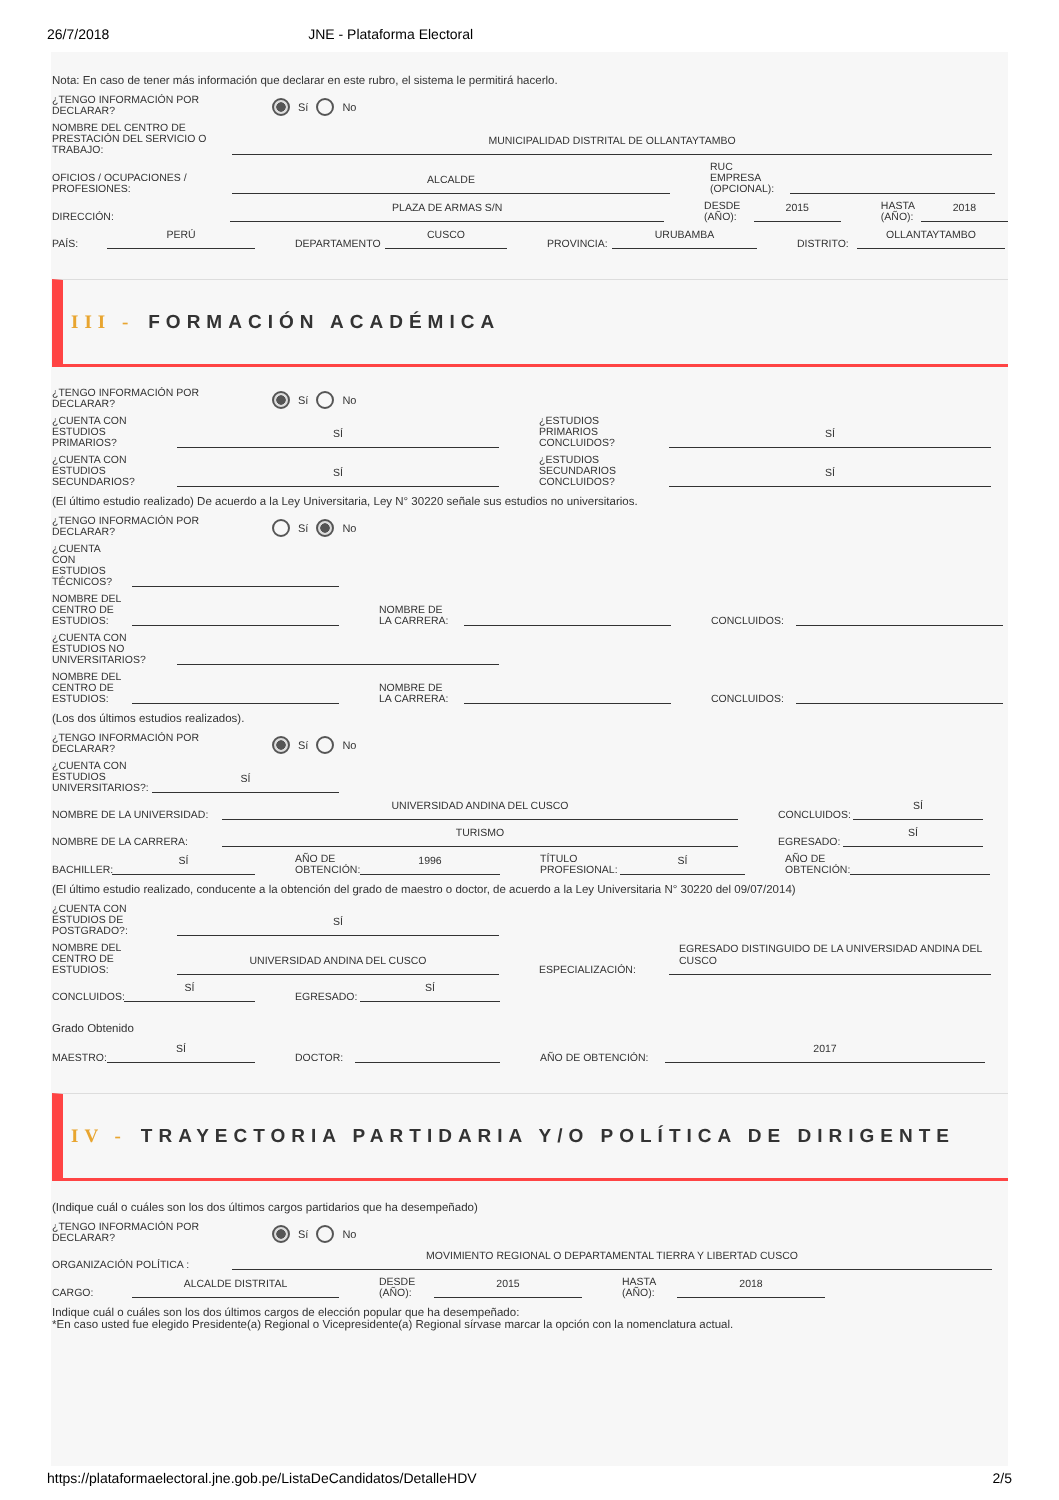26/7/2018 JNE - Plataforma Electoral
Nota: En caso de tener más información que declarar en este rubro, el sistema le permitirá hacerlo.
¿TENGO INFORMACIÓN POR DECLARAR? Sí No
NOMBRE DEL CENTRO DE PRESTACIÓN DEL SERVICIO O TRABAJO: MUNICIPALIDAD DISTRITAL DE OLLANTAYTAMBO
OFICIOS / OCUPACIONES / PROFESIONES: ALCALDE RUC EMPRESA (OPCIONAL):
DIRECCIÓN: PLAZA DE ARMAS S/N DESDE (AÑO): 2015 HASTA (AÑO): 2018
PAÍS: PERÚ DEPARTAMENTO CUSCO PROVINCIA: URUBAMBA DISTRITO: OLLANTAYTAMBO
III - FORMACIÓN ACADÉMICA
¿TENGO INFORMACIÓN POR DECLARAR? Sí No
¿CUENTA CON ESTUDIOS PRIMARIOS? SÍ ¿ESTUDIOS PRIMARIOS CONCLUIDOS? SÍ
¿CUENTA CON ESTUDIOS SECUNDARIOS? SÍ ¿ESTUDIOS SECUNDARIOS CONCLUIDOS? SÍ
(El último estudio realizado) De acuerdo a la Ley Universitaria, Ley N° 30220 señale sus estudios no universitarios.
¿TENGO INFORMACIÓN POR DECLARAR? Sí No
¿CUENTA CON ESTUDIOS TÉCNICOS?
NOMBRE DEL CENTRO DE ESTUDIOS: NOMBRE DE LA CARRERA: CONCLUIDOS:
¿CUENTA CON ESTUDIOS NO UNIVERSITARIOS?
NOMBRE DEL CENTRO DE ESTUDIOS: NOMBRE DE LA CARRERA: CONCLUIDOS:
(Los dos últimos estudios realizados).
¿TENGO INFORMACIÓN POR DECLARAR? Sí No
¿CUENTA CON ESTUDIOS UNIVERSITARIOS?: SÍ
NOMBRE DE LA UNIVERSIDAD: UNIVERSIDAD ANDINA DEL CUSCO CONCLUIDOS: SÍ
NOMBRE DE LA CARRERA: TURISMO EGRESADO: SÍ
BACHILLER: SÍ AÑO DE OBTENCIÓN: 1996 TÍTULO PROFESIONAL: SÍ AÑO DE OBTENCIÓN:
(El último estudio realizado, conducente a la obtención del grado de maestro o doctor, de acuerdo a la Ley Universitaria N° 30220 del 09/07/2014)
¿CUENTA CON ESTUDIOS DE POSTGRADO?: SÍ
NOMBRE DEL CENTRO DE ESTUDIOS: UNIVERSIDAD ANDINA DEL CUSCO ESPECIALIZACIÓN: EGRESADO DISTINGUIDO DE LA UNIVERSIDAD ANDINA DEL CUSCO
CONCLUIDOS: SÍ EGRESADO: SÍ
Grado Obtenido
MAESTRO: SÍ DOCTOR: AÑO DE OBTENCIÓN: 2017
IV - TRAYECTORIA PARTIDARIA Y/O POLÍTICA DE DIRIGENTE
(Indique cuál o cuáles son los dos últimos cargos partidarios que ha desempeñado)
¿TENGO INFORMACIÓN POR DECLARAR? Sí No
ORGANIZACIÓN POLÍTICA : MOVIMIENTO REGIONAL O DEPARTAMENTAL TIERRA Y LIBERTAD CUSCO
CARGO: ALCALDE DISTRITAL DESDE (AÑO): 2015 HASTA (AÑO): 2018
Indique cuál o cuáles son los dos últimos cargos de elección popular que ha desempeñado:
*En caso usted fue elegido Presidente(a) Regional o Vicepresidente(a) Regional sírvase marcar la opción con la nomenclatura actual.
https://plataformaelectoral.jne.gob.pe/ListaDeCandidatos/DetalleHDV 2/5